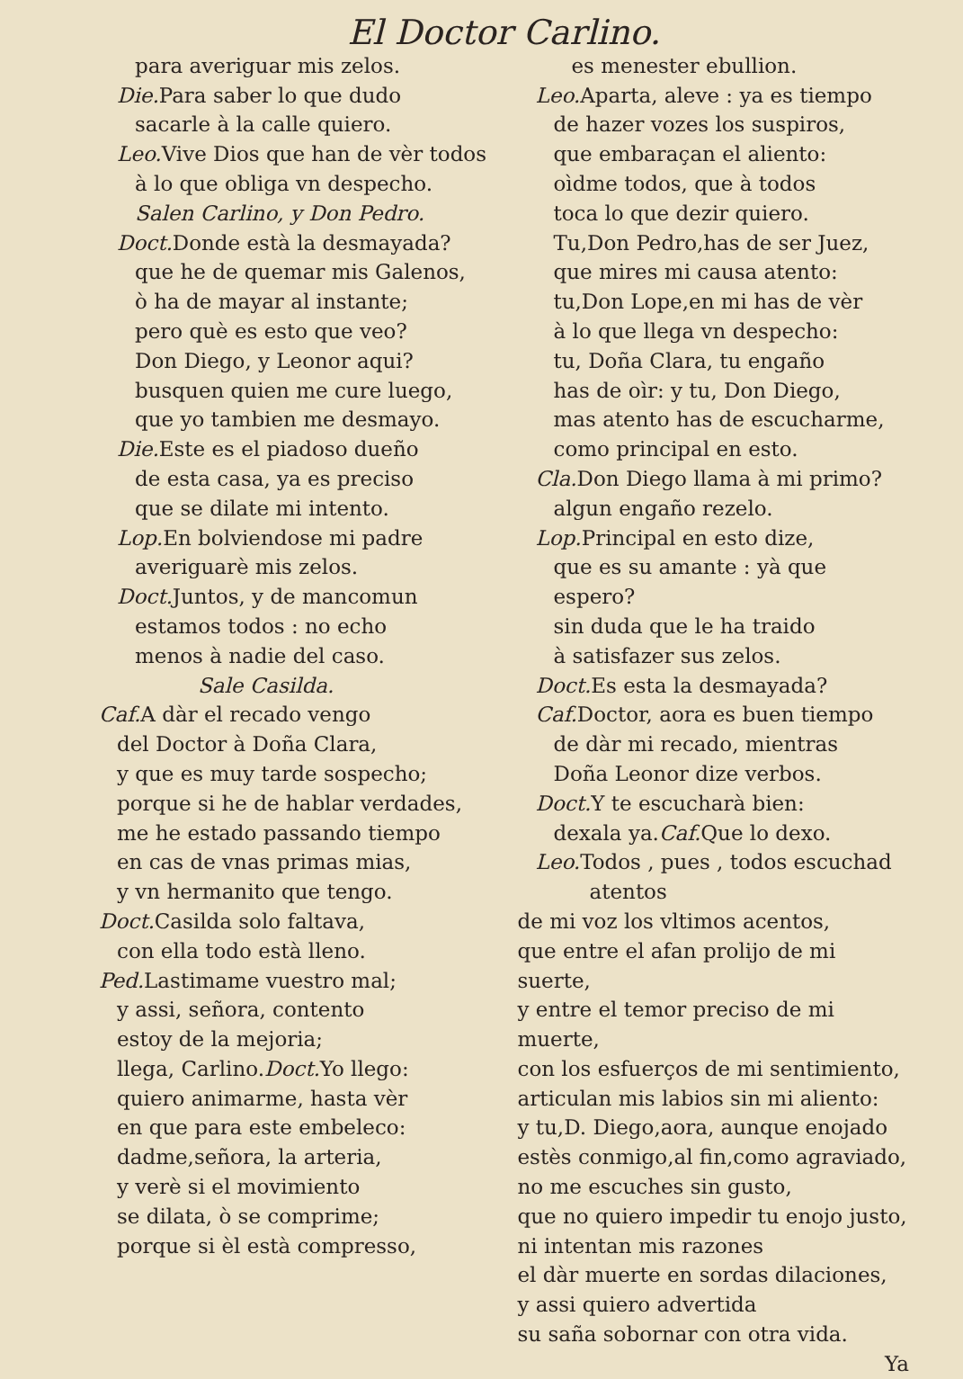El Doctor Carlino.
para averiguar mis zelos.
Die. Para saber lo que dudo
sacarle à la calle quiero.
Leo. Vive Dios que han de vèr todos
à lo que obliga vn despecho.
Salen Carlino, y Don Pedro.
Doct. Donde està la desmayada?
que he de quemar mis Galenos,
ò ha de mayar al instante;
pero què es esto que veo?
Don Diego, y Leonor aqui?
busquen quien me cure luego,
que yo tambien me desmayo.
Die. Este es el piadoso dueño
de esta casa, ya es preciso
que se dilate mi intento.
Lop. En bolviendose mi padre
averiguarè mis zelos.
Doct. Juntos, y de mancomun
estamos todos : no echo
menos à nadie del caso.
Sale Casilda.
Caf. A dàr el recado vengo
del Doctor à Doña Clara,
y que es muy tarde sospecho;
porque si he de hablar verdades,
me he estado passando tiempo
en cas de vnas primas mias,
y vn hermanito que tengo.
Doct. Casilda solo faltava,
con ella todo està lleno.
Ped. Lastimame vuestro mal;
y assi, señora, contento
estoy de la mejoria;
llega, Carlino.Doct. Yo llego:
quiero animarme, hasta vèr
en que para este embeleco:
dadme,señora, la arteria,
y verè si el movimiento
se dilata, ò se comprime;
porque si èl està compresso,
es menester ebullion.
Leo. Aparta, aleve : ya es tiempo
de hazer vozes los suspiros,
que embaraçan el aliento:
oìdme todos, que à todos
toca lo que dezir quiero.
Tu,Don Pedro,has de ser Juez,
que mires mi causa atento:
tu,Don Lope,en mi has de vèr
à lo que llega vn despecho:
tu, Doña Clara, tu engaño
has de oìr: y tu, Don Diego,
mas atento has de escucharme,
como principal en esto.
Cla. Don Diego llama à mi primo?
algun engaño rezelo.
Lop. Principal en esto dize,
que es su amante : yà que espero?
sin duda que le ha traido
à satisfazer sus zelos.
Doct. Es esta la desmayada?
Caf. Doctor, aora es buen tiempo
de dàr mi recado, mientras
Doña Leonor dize verbos.
Doct. Y te escucharà bien:
dexala ya.Caf. Que lo dexo.
Leo. Todos , pues , todos escuchad
atentos
de mi voz los vltimos acentos,
que entre el afan prolijo de mi suerte,
y entre el temor preciso de mi muerte,
con los esfuerços de mi sentimiento,
articulan mis labios sin mi aliento:
y tu,D. Diego,aora, aunque enojado
estès conmigo,al fin,como agraviado,
no me escuches sin gusto,
que no quiero impedir tu enojo justo,
ni intentan mis razones
el dàr muerte en sordas dilaciones,
y assi quiero advertida
su saña sobornar con otra vida.
Ya